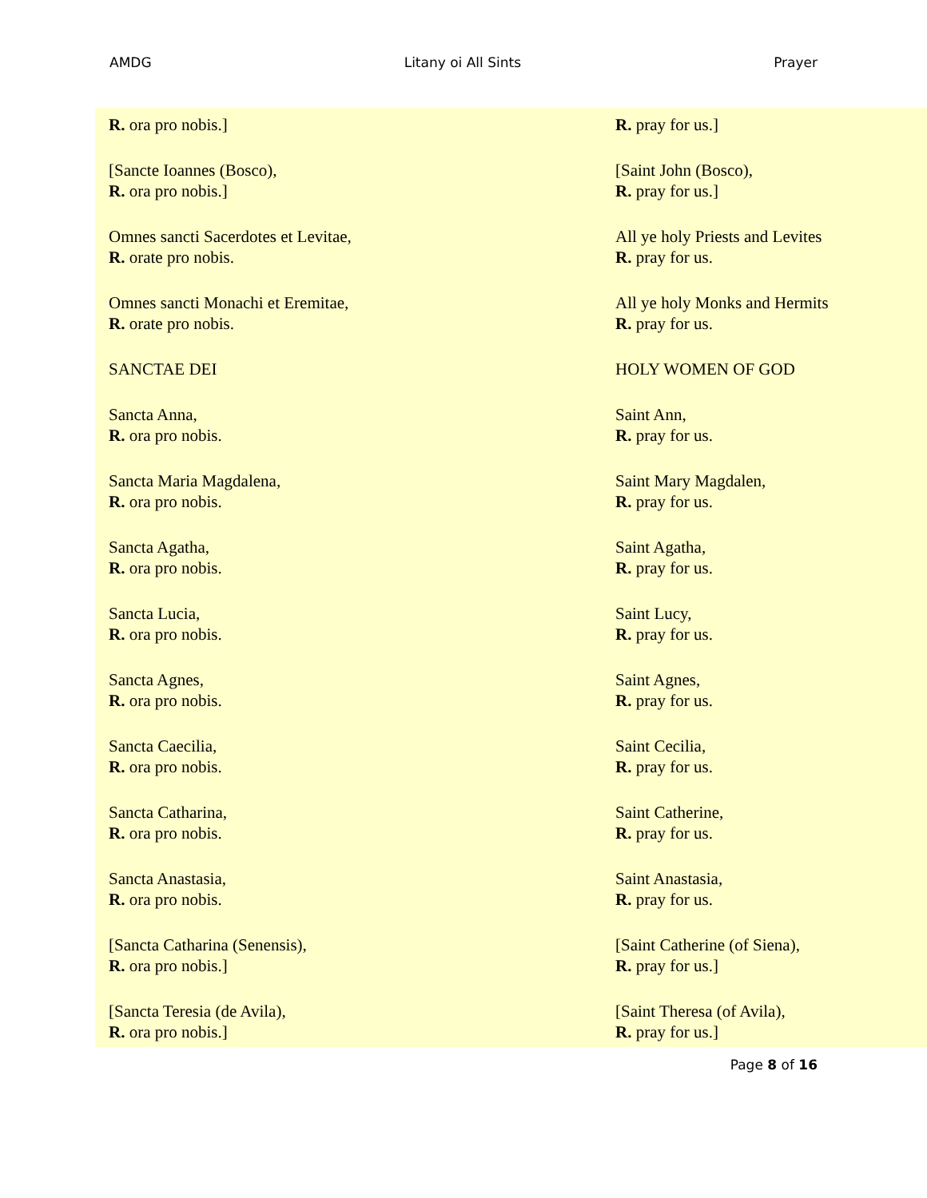AMDG Litany oi All Sints Prayer
| R. ora pro nobis.] | R. pray for us.] |
| [Sancte Ioannes (Bosco), R. ora pro nobis.] | [Saint John (Bosco), R. pray for us.] |
| Omnes sancti Sacerdotes et Levitae, R. orate pro nobis. | All ye holy Priests and Levites R. pray for us. |
| Omnes sancti Monachi et Eremitae, R. orate pro nobis. | All ye holy Monks and Hermits R. pray for us. |
| SANCTAE DEI | HOLY WOMEN OF GOD |
| Sancta Anna, R. ora pro nobis. | Saint Ann, R. pray for us. |
| Sancta Maria Magdalena, R. ora pro nobis. | Saint Mary Magdalen, R. pray for us. |
| Sancta Agatha, R. ora pro nobis. | Saint Agatha, R. pray for us. |
| Sancta Lucia, R. ora pro nobis. | Saint Lucy, R. pray for us. |
| Sancta Agnes, R. ora pro nobis. | Saint Agnes, R. pray for us. |
| Sancta Caecilia, R. ora pro nobis. | Saint Cecilia, R. pray for us. |
| Sancta Catharina, R. ora pro nobis. | Saint Catherine, R. pray for us. |
| Sancta Anastasia, R. ora pro nobis. | Saint Anastasia, R. pray for us. |
| [Sancta Catharina (Senensis), R. ora pro nobis.] | [Saint Catherine (of Siena), R. pray for us.] |
| [Sancta Teresia (de Avila), R. ora pro nobis.] | [Saint Theresa (of Avila), R. pray for us.] |
Page 8 of 16